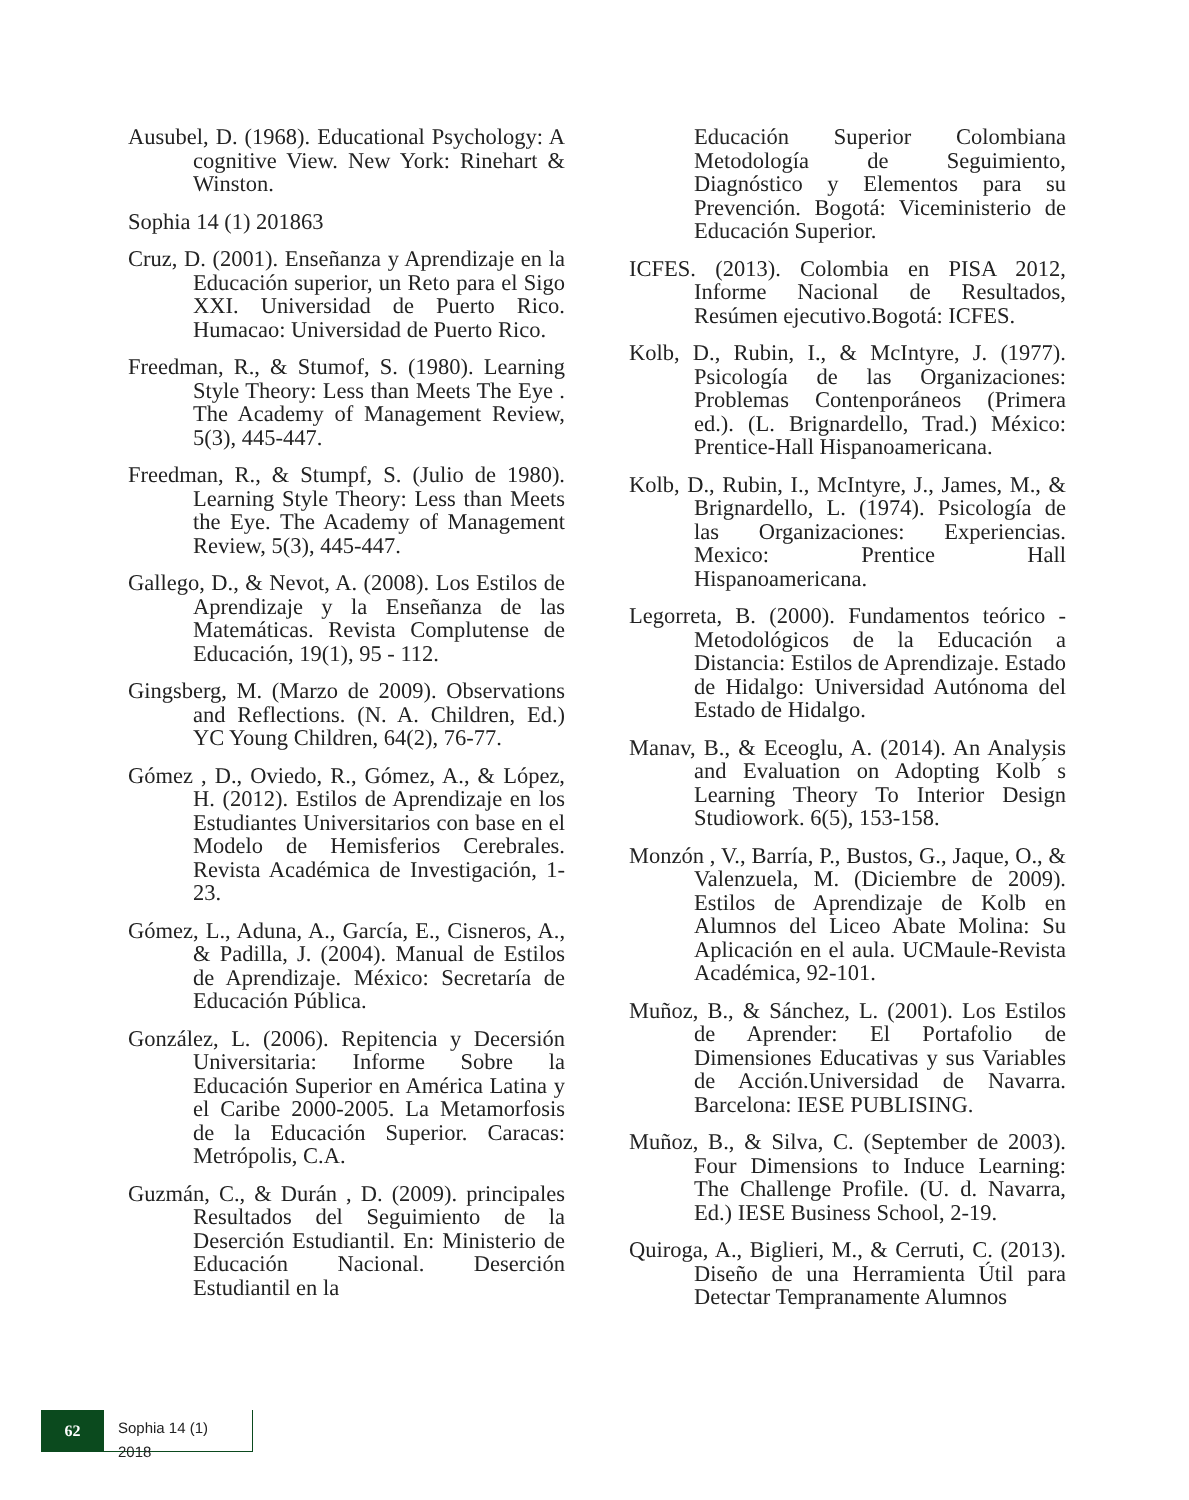Ausubel, D. (1968). Educational Psychology: A cognitive View. New York: Rinehart & Winston.
Sophia 14 (1) 201863
Cruz, D. (2001). Enseñanza y Aprendizaje en la Educación superior, un Reto para el Sigo XXI. Universidad de Puerto Rico. Humacao: Universidad de Puerto Rico.
Freedman, R., & Stumof, S. (1980). Learning Style Theory: Less than Meets The Eye . The Academy of Management Review, 5(3), 445-447.
Freedman, R., & Stumpf, S. (Julio de 1980). Learning Style Theory: Less than Meets the Eye. The Academy of Management Review, 5(3), 445-447.
Gallego, D., & Nevot, A. (2008). Los Estilos de Aprendizaje y la Enseñanza de las Matemáticas. Revista Complutense de Educación, 19(1), 95 - 112.
Gingsberg, M. (Marzo de 2009). Observations and Reflections. (N. A. Children, Ed.) YC Young Children, 64(2), 76-77.
Gómez , D., Oviedo, R., Gómez, A., & López, H. (2012). Estilos de Aprendizaje en los Estudiantes Universitarios con base en el Modelo de Hemisferios Cerebrales. Revista Académica de Investigación, 1-23.
Gómez, L., Aduna, A., García, E., Cisneros, A., & Padilla, J. (2004). Manual de Estilos de Aprendizaje. México: Secretaría de Educación Pública.
González, L. (2006). Repitencia y Decersión Universitaria: Informe Sobre la Educación Superior en América Latina y el Caribe 2000-2005. La Metamorfosis de la Educación Superior. Caracas: Metrópolis, C.A.
Guzmán, C., & Durán , D. (2009). principales Resultados del Seguimiento de la Deserción Estudiantil. En: Ministerio de Educación Nacional. Deserción Estudiantil en la
Educación Superior Colombiana Metodología de Seguimiento, Diagnóstico y Elementos para su Prevención. Bogotá: Viceministerio de Educación Superior.
ICFES. (2013). Colombia en PISA 2012, Informe Nacional de Resultados, Resúmen ejecutivo.Bogotá: ICFES.
Kolb, D., Rubin, I., & McIntyre, J. (1977). Psicología de las Organizaciones: Problemas Contenporáneos (Primera ed.). (L. Brignardello, Trad.) México: Prentice-Hall Hispanoamericana.
Kolb, D., Rubin, I., McIntyre, J., James, M., & Brignardello, L. (1974). Psicología de las Organizaciones: Experiencias. Mexico: Prentice Hall Hispanoamericana.
Legorreta, B. (2000). Fundamentos teórico - Metodológicos de la Educación a Distancia: Estilos de Aprendizaje. Estado de Hidalgo: Universidad Autónoma del Estado de Hidalgo.
Manav, B., & Eceoglu, A. (2014). An Analysis and Evaluation on Adopting Kolb ́s Learning Theory To Interior Design Studiowork. 6(5), 153-158.
Monzón , V., Barría, P., Bustos, G., Jaque, O., & Valenzuela, M. (Diciembre de 2009). Estilos de Aprendizaje de Kolb en Alumnos del Liceo Abate Molina: Su Aplicación en el aula. UCMaule-Revista Académica, 92-101.
Muñoz, B., & Sánchez, L. (2001). Los Estilos de Aprender: El Portafolio de Dimensiones Educativas y sus Variables de Acción.Universidad de Navarra. Barcelona: IESE PUBLISING.
Muñoz, B., & Silva, C. (September de 2003). Four Dimensions to Induce Learning: The Challenge Profile. (U. d. Navarra, Ed.) IESE Business School, 2-19.
Quiroga, A., Biglieri, M., & Cerruti, C. (2013). Diseño de una Herramienta Útil para Detectar Tempranamente Alumnos
62
Sophia 14 (1) 2018